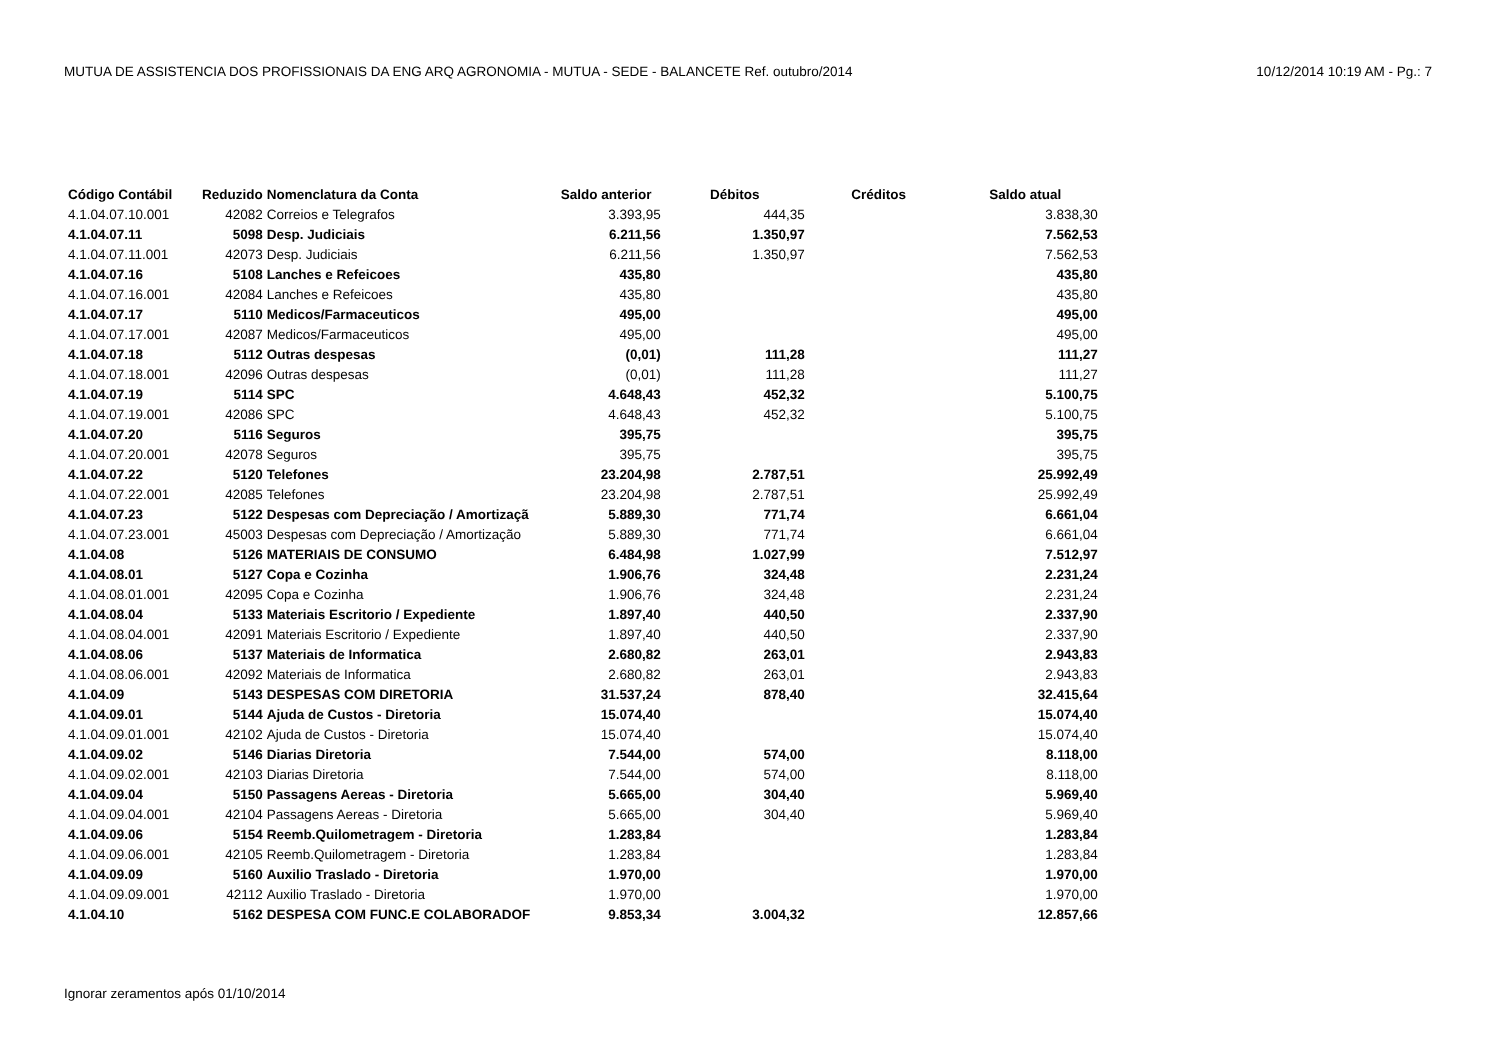MUTUA DE ASSISTENCIA DOS PROFISSIONAIS DA ENG ARQ AGRONOMIA - MUTUA - SEDE - BALANCETE Ref. outubro/2014 10/12/2014 10:19 AM - Pg.: 7
| Código Contábil | Reduzido | Nomenclatura da Conta | Saldo anterior | Débitos | Créditos | Saldo atual |
| --- | --- | --- | --- | --- | --- | --- |
| 4.1.04.07.10.001 | 42082 | Correios e Telegrafos | 3.393,95 | 444,35 | | 3.838,30 |
| 4.1.04.07.11 | 5098 | Desp. Judiciais | 6.211,56 | 1.350,97 | | 7.562,53 |
| 4.1.04.07.11.001 | 42073 | Desp. Judiciais | 6.211,56 | 1.350,97 | | 7.562,53 |
| 4.1.04.07.16 | 5108 | Lanches e Refeicoes | 435,80 | | | 435,80 |
| 4.1.04.07.16.001 | 42084 | Lanches e Refeicoes | 435,80 | | | 435,80 |
| 4.1.04.07.17 | 5110 | Medicos/Farmaceuticos | 495,00 | | | 495,00 |
| 4.1.04.07.17.001 | 42087 | Medicos/Farmaceuticos | 495,00 | | | 495,00 |
| 4.1.04.07.18 | 5112 | Outras despesas | (0,01) | 111,28 | | 111,27 |
| 4.1.04.07.18.001 | 42096 | Outras despesas | (0,01) | 111,28 | | 111,27 |
| 4.1.04.07.19 | 5114 | SPC | 4.648,43 | 452,32 | | 5.100,75 |
| 4.1.04.07.19.001 | 42086 | SPC | 4.648,43 | 452,32 | | 5.100,75 |
| 4.1.04.07.20 | 5116 | Seguros | 395,75 | | | 395,75 |
| 4.1.04.07.20.001 | 42078 | Seguros | 395,75 | | | 395,75 |
| 4.1.04.07.22 | 5120 | Telefones | 23.204,98 | 2.787,51 | | 25.992,49 |
| 4.1.04.07.22.001 | 42085 | Telefones | 23.204,98 | 2.787,51 | | 25.992,49 |
| 4.1.04.07.23 | 5122 | Despesas com Depreciação / Amortizaçã | 5.889,30 | 771,74 | | 6.661,04 |
| 4.1.04.07.23.001 | 45003 | Despesas com Depreciação / Amortização | 5.889,30 | 771,74 | | 6.661,04 |
| 4.1.04.08 | 5126 | MATERIAIS DE CONSUMO | 6.484,98 | 1.027,99 | | 7.512,97 |
| 4.1.04.08.01 | 5127 | Copa e Cozinha | 1.906,76 | 324,48 | | 2.231,24 |
| 4.1.04.08.01.001 | 42095 | Copa e Cozinha | 1.906,76 | 324,48 | | 2.231,24 |
| 4.1.04.08.04 | 5133 | Materiais Escritorio / Expediente | 1.897,40 | 440,50 | | 2.337,90 |
| 4.1.04.08.04.001 | 42091 | Materiais Escritorio / Expediente | 1.897,40 | 440,50 | | 2.337,90 |
| 4.1.04.08.06 | 5137 | Materiais de Informatica | 2.680,82 | 263,01 | | 2.943,83 |
| 4.1.04.08.06.001 | 42092 | Materiais de Informatica | 2.680,82 | 263,01 | | 2.943,83 |
| 4.1.04.09 | 5143 | DESPESAS COM DIRETORIA | 31.537,24 | 878,40 | | 32.415,64 |
| 4.1.04.09.01 | 5144 | Ajuda de Custos - Diretoria | 15.074,40 | | | 15.074,40 |
| 4.1.04.09.01.001 | 42102 | Ajuda de Custos - Diretoria | 15.074,40 | | | 15.074,40 |
| 4.1.04.09.02 | 5146 | Diarias Diretoria | 7.544,00 | 574,00 | | 8.118,00 |
| 4.1.04.09.02.001 | 42103 | Diarias Diretoria | 7.544,00 | 574,00 | | 8.118,00 |
| 4.1.04.09.04 | 5150 | Passagens Aereas - Diretoria | 5.665,00 | 304,40 | | 5.969,40 |
| 4.1.04.09.04.001 | 42104 | Passagens Aereas - Diretoria | 5.665,00 | 304,40 | | 5.969,40 |
| 4.1.04.09.06 | 5154 | Reemb.Quilometragem - Diretoria | 1.283,84 | | | 1.283,84 |
| 4.1.04.09.06.001 | 42105 | Reemb.Quilometragem - Diretoria | 1.283,84 | | | 1.283,84 |
| 4.1.04.09.09 | 5160 | Auxilio Traslado - Diretoria | 1.970,00 | | | 1.970,00 |
| 4.1.04.09.09.001 | 42112 | Auxilio Traslado - Diretoria | 1.970,00 | | | 1.970,00 |
| 4.1.04.10 | 5162 | DESPESA COM FUNC.E COLABORADOF | 9.853,34 | 3.004,32 | | 12.857,66 |
Ignorar zeramentos após 01/10/2014